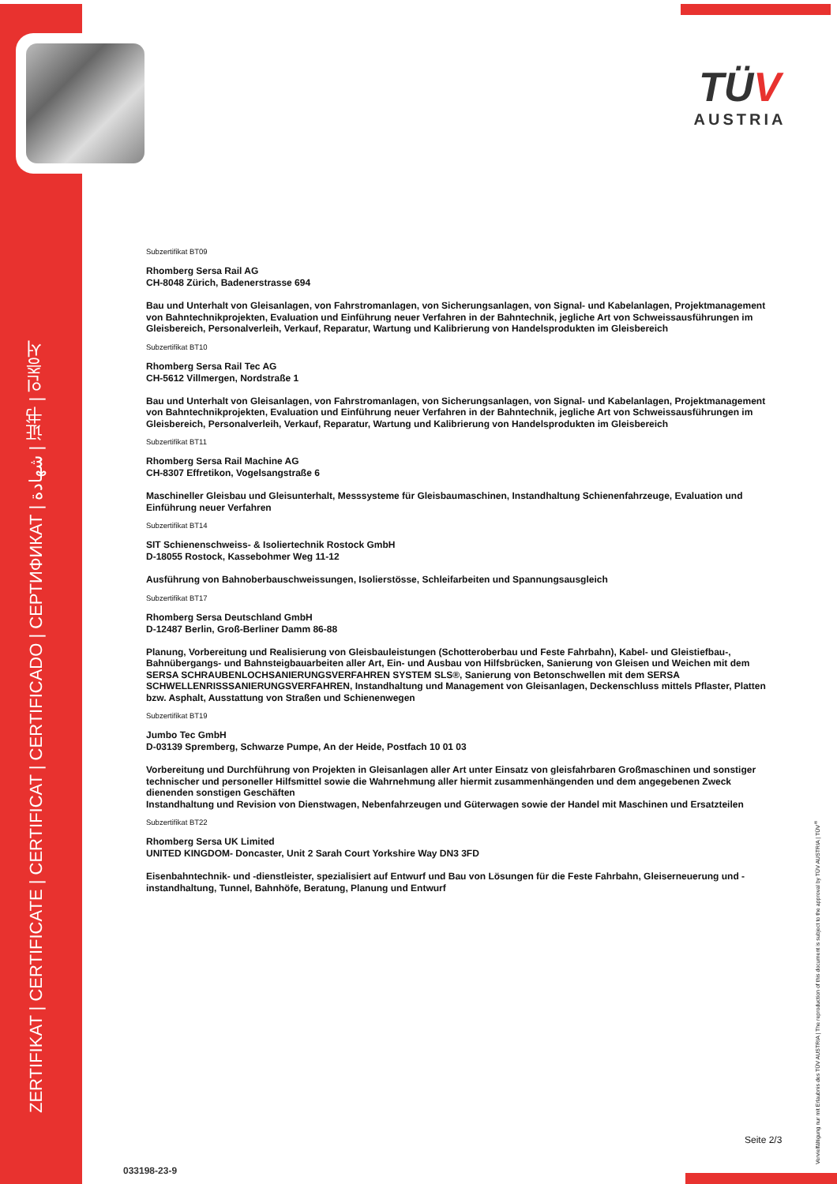ZERTIFIKAT | CERTIFICATE | CERTIFICAT | CERTIFICADO | СЕРТИФИКАТ | شهادة | 证书 | 인증서
TÜV
AUSTRIA
Vervielfältigung nur mit Erlaubnis des TÜV AUSTRIA | The reproduction of this document is subject to the approval by TÜV AUSTRIA | TÜV<sup>®</sup>
Subzertifikat BT09
Rhomberg Sersa Rail AG
CH-8048 Zürich, Badenerstrasse 694
Bau und Unterhalt von Gleisanlagen, von Fahrstromanlagen, von Sicherungsanlagen, von Signal- und Kabelanlagen, Projektmanagement von Bahntechnikprojekten, Evaluation und Einführung neuer Verfahren in der Bahntechnik, jegliche Art von Schweissausführungen im Gleisbereich, Personalverleih, Verkauf, Reparatur, Wartung und Kalibrierung von Handelsprodukten im Gleisbereich
Subzertifikat BT10
Rhomberg Sersa Rail Tec AG
CH-5612 Villmergen, Nordstraße 1
Bau und Unterhalt von Gleisanlagen, von Fahrstromanlagen, von Sicherungsanlagen, von Signal- und Kabelanlagen, Projektmanagement von Bahntechnikprojekten, Evaluation und Einführung neuer Verfahren in der Bahntechnik, jegliche Art von Schweissausführungen im Gleisbereich, Personalverleih, Verkauf, Reparatur, Wartung und Kalibrierung von Handelsprodukten im Gleisbereich
Subzertifikat BT11
Rhomberg Sersa Rail Machine AG
CH-8307 Effretikon, Vogelsangstraße 6
Maschineller Gleisbau und Gleisunterhalt, Messsysteme für Gleisbaumaschinen, Instandhaltung Schienenfahrzeuge, Evaluation und Einführung neuer Verfahren
Subzertifikat BT14
SIT Schienenschweiss- & Isoliertechnik Rostock GmbH
D-18055 Rostock, Kassebohmer Weg 11-12
Ausführung von Bahnoberbauschweissungen, Isolierstösse, Schleifarbeiten und Spannungsausgleich
Subzertifikat BT17
Rhomberg Sersa Deutschland GmbH
D-12487 Berlin, Groß-Berliner Damm 86-88
Planung, Vorbereitung und Realisierung von Gleisbauleistungen (Schotteroberbau und Feste Fahrbahn), Kabel- und Gleistiefbau-, Bahnübergangs- und Bahnsteigbauarbeiten aller Art, Ein- und Ausbau von Hilfsbrücken, Sanierung von Gleisen und Weichen mit dem SERSA SCHRAUBENLOCHSANIERUNGSVERFAHREN SYSTEM SLS®, Sanierung von Betonschwellen mit dem SERSA SCHWELLENRISSSANIERUNGSVERFAHREN, Instandhaltung und Management von Gleisanlagen, Deckenschluss mittels Pflaster, Platten bzw. Asphalt, Ausstattung von Straßen und Schienenwegen
Subzertifikat BT19
Jumbo Tec GmbH
D-03139 Spremberg, Schwarze Pumpe, An der Heide, Postfach 10 01 03
Vorbereitung und Durchführung von Projekten in Gleisanlagen aller Art unter Einsatz von gleisfahrbaren Großmaschinen und sonstiger technischer und personeller Hilfsmittel sowie die Wahrnehmung aller hiermit zusammenhängenden und dem angegebenen Zweck dienenden sonstigen Geschäften
Instandhaltung und Revision von Dienstwagen, Nebenfahrzeugen und Güterwagen sowie der Handel mit Maschinen und Ersatzteilen
Subzertifikat BT22
Rhomberg Sersa UK Limited
UNITED KINGDOM- Doncaster, Unit 2 Sarah Court Yorkshire Way DN3 3FD
Eisenbahntechnik- und -dienstleister, spezialisiert auf Entwurf und Bau von Lösungen für die Feste Fahrbahn, Gleiserneuerung und -instandhaltung, Tunnel, Bahnhöfe, Beratung, Planung und Entwurf
Seite 2/3
033198-23-9